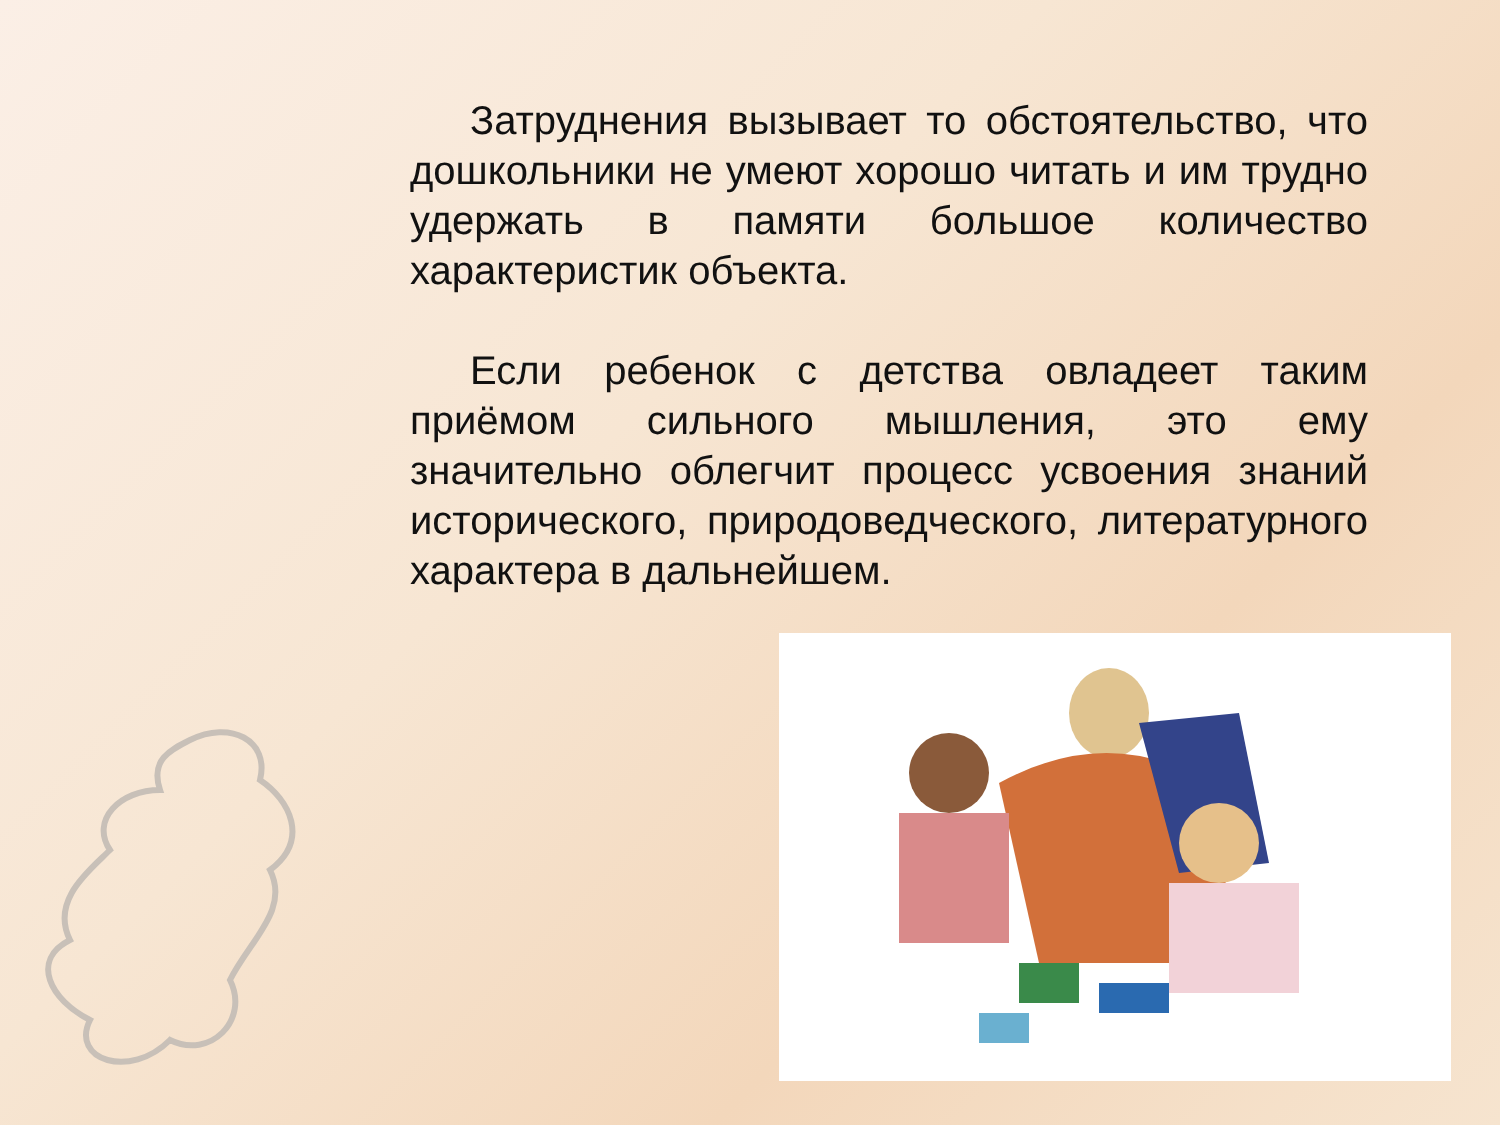Затруднения вызывает то обстоятельство, что дошкольники не умеют хорошо читать и им трудно удержать в памяти большое количество характеристик объекта.
Если ребенок с детства овладеет таким приёмом сильного мышления, это ему значительно облегчит процесс усвоения знаний исторического, природоведческого, литературного характера в дальнейшем.